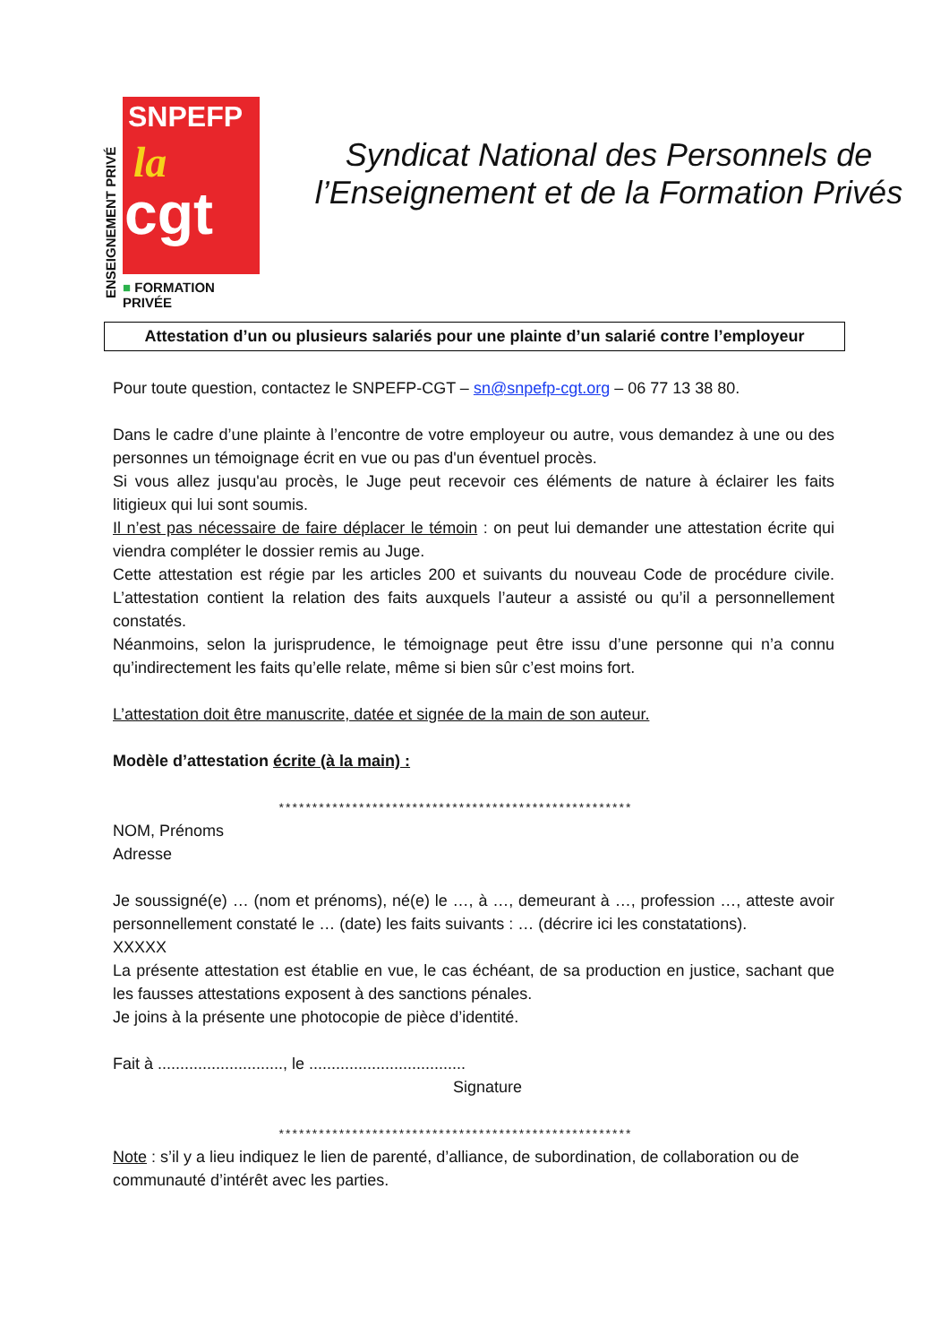ENSEIGNEMENT PRIVÉ
SNPEFP
la
cgt
■ FORMATION PRIVÉE
Syndicat National des Personnels de l’Enseignement et de la Formation Privés
Attestation d’un ou plusieurs salariés pour une plainte d’un salarié contre l’employeur
Pour toute question, contactez le SNPEFP-CGT – sn@snpefp-cgt.org – 06 77 13 38 80.
Dans le cadre d’une plainte à l’encontre de votre employeur ou autre, vous demandez à une ou des personnes un témoignage écrit en vue ou pas d'un éventuel procès.
Si vous allez jusqu'au procès, le Juge peut recevoir ces éléments de nature à éclairer les faits litigieux qui lui sont soumis.
Il n’est pas nécessaire de faire déplacer le témoin : on peut lui demander une attestation écrite qui viendra compléter le dossier remis au Juge.
Cette attestation est régie par les articles 200 et suivants du nouveau Code de procédure civile. L’attestation contient la relation des faits auxquels l’auteur a assisté ou qu’il a personnellement constatés.
Néanmoins, selon la jurisprudence, le témoignage peut être issu d’une personne qui n’a connu qu’indirectement les faits qu’elle relate, même si bien sûr c’est moins fort.
L’attestation doit être manuscrite, datée et signée de la main de son auteur.
Modèle d’attestation écrite (à la main) :
*****************************************************
NOM, Prénoms
Adresse
Je soussigné(e) … (nom et prénoms), né(e) le …, à …, demeurant à …, profession …, atteste avoir personnellement constaté le … (date) les faits suivants : … (décrire ici les constatations).
XXXXX
La présente attestation est établie en vue, le cas échéant, de sa production en justice, sachant que les fausses attestations exposent à des sanctions pénales.
Je joins à la présente une photocopie de pièce d’identité.
Fait à ............................, le ...................................
Signature
*****************************************************
Note : s’il y a lieu indiquez le lien de parenté, d’alliance, de subordination, de collaboration ou de communauté d’intérêt avec les parties.